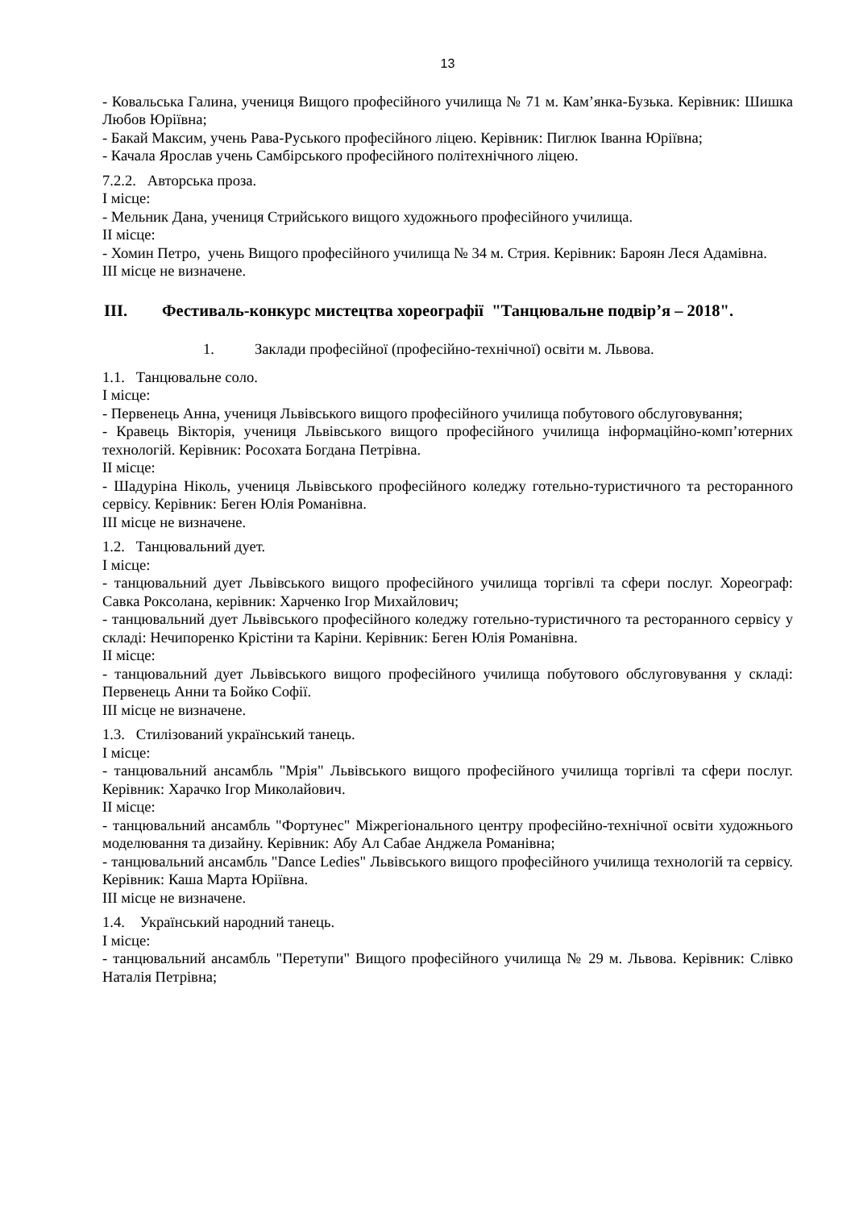13
- Ковальська Галина, учениця Вищого професійного училища № 71 м. Кам’янка-Бузька. Керівник: Шишка Любов Юріївна;
- Бакай Максим, учень Рава-Руського професійного ліцею. Керівник: Пиглюк Іванна Юріївна;
- Качала Ярослав учень Самбірського професійного політехнічного ліцею.
7.2.2. Авторська проза.
І місце:
- Мельник Дана, учениця Стрийського вищого художнього професійного училища.
ІІ місце:
- Хомин Петро, учень Вищого професійного училища № 34 м. Стрия. Керівник: Бароян Леся Адамівна.
ІІІ місце не визначене.
ІІІ. Фестиваль-конкурс мистецтва хореографії "Танцювальне подвір’я – 2018".
1. Заклади професійної (професійно-технічної) освіти м. Львова.
1.1. Танцювальне соло.
І місце:
- Первенець Анна, учениця Львівського вищого професійного училища побутового обслуговування;
- Кравець Вікторія, учениця Львівського вищого професійного училища інформаційно-комп’ютерних технологій. Керівник: Росохата Богдана Петрівна.
ІІ місце:
- Шадуріна Ніколь, учениця Львівського професійного коледжу готельно-туристичного та ресторанного сервісу. Керівник: Беген Юлія Романівна.
ІІІ місце не визначене.
1.2. Танцювальний дует.
І місце:
- танцювальний дует Львівського вищого професійного училища торгівлі та сфери послуг. Хореограф: Савка Роксолана, керівник: Харченко Ігор Михайлович;
- танцювальний дует Львівського професійного коледжу готельно-туристичного та ресторанного сервісу у складі: Нечипоренко Крістіни та Каріни. Керівник: Беген Юлія Романівна.
ІІ місце:
- танцювальний дует Львівського вищого професійного училища побутового обслуговування у складі: Первенець Анни та Бойко Софії.
ІІІ місце не визначене.
1.3. Стилізований український танець.
І місце:
- танцювальний ансамбль "Мрія" Львівського вищого професійного училища торгівлі та сфери послуг. Керівник: Харачко Ігор Миколайович.
ІІ місце:
- танцювальний ансамбль "Фортунес" Міжрегіонального центру професійно-технічної освіти художнього моделювання та дизайну. Керівник: Абу Ал Сабае Анджела Романівна;
- танцювальний ансамбль "Dance Ledies" Львівського вищого професійного училища технологій та сервісу. Керівник: Каша Марта Юріївна.
ІІІ місце не визначене.
1.4. Український народний танець.
І місце:
- танцювальний ансамбль "Перетупи" Вищого професійного училища № 29 м. Львова. Керівник: Слівко Наталія Петрівна;